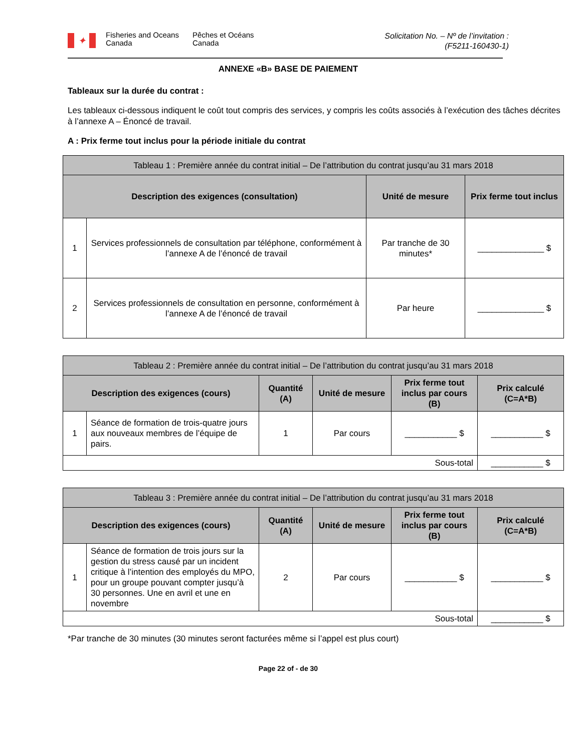✦
Fisheries and Oceans Canada
Pêches et Océans Canada
Solicitation No. – Nº de l’invitation :
(F5211-160430-1)
ANNEXE «B» BASE DE PAIEMENT
Tableaux sur la durée du contrat :
Les tableaux ci-dessous indiquent le coût tout compris des services, y compris les coûts associés à l’exécution des tâches décrites à l’annexe A – Énoncé de travail.
A : Prix ferme tout inclus pour la période initiale du contrat
| Tableau 1 : Première année du contrat initial – De l’attribution du contrat jusqu’au 31 mars 2018 | | | |
| --- | --- | --- | --- |
| Description des exigences (consultation) | | Unité de mesure | Prix ferme tout inclus |
| 1 | Services professionnels de consultation par téléphone, conformément à l’annexe A de l’énoncé de travail | Par tranche de 30 minutes* | ______________ $ |
| 2 | Services professionnels de consultation en personne, conformément à l’annexe A de l’énoncé de travail | Par heure | ______________ $ |
| Tableau 2 : Première année du contrat initial – De l’attribution du contrat jusqu’au 31 mars 2018 | | | | | |
| --- | --- | --- | --- | --- | --- |
| Description des exigences (cours) | | Quantité (A) | Unité de mesure | Prix ferme tout inclus par cours (B) | Prix calculé (C=A*B) |
| 1 | Séance de formation de trois-quatre jours aux nouveaux membres de l’équipe de pairs. | 1 | Par cours | ___________ $ | ___________ $ |
| Sous-total | | | | | ___________ $ |
| Tableau 3 : Première année du contrat initial – De l’attribution du contrat jusqu’au 31 mars 2018 | | | | | |
| --- | --- | --- | --- | --- | --- |
| Description des exigences (cours) | | Quantité (A) | Unité de mesure | Prix ferme tout inclus par cours (B) | Prix calculé (C=A*B) |
| 1 | Séance de formation de trois jours sur la gestion du stress causé par un incident critique à l’intention des employés du MPO, pour un groupe pouvant compter jusqu’à 30 personnes. Une en avril et une en novembre | 2 | Par cours | ___________ $ | ___________ $ |
| Sous-total | | | | | ___________ $ |
*Par tranche de 30 minutes (30 minutes seront facturées même si l’appel est plus court)
Page 22 of - de 30